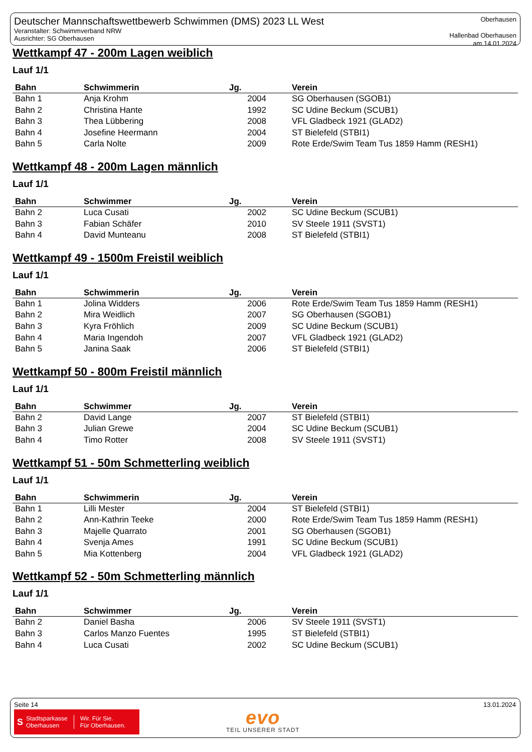Deutscher Mannschaftswettbewerb Schwimmen (DMS) 2023 LL West
Veranstalter: Schwimmverband NRW
Ausrichter: SG Oberhausen
Oberhausen
Hallenbad Oberhausen
am 14.01.2024
Wettkampf 47 - 200m Lagen weiblich
Lauf 1/1
| Bahn | Schwimmerin | Jg. | Verein |
| --- | --- | --- | --- |
| Bahn 1 | Anja Krohm | 2004 | SG Oberhausen (SGOB1) |
| Bahn 2 | Christina Hante | 1992 | SC Udine Beckum (SCUB1) |
| Bahn 3 | Thea Lübbering | 2008 | VFL Gladbeck 1921 (GLAD2) |
| Bahn 4 | Josefine Heermann | 2004 | ST Bielefeld (STBI1) |
| Bahn 5 | Carla Nolte | 2009 | Rote Erde/Swim Team Tus 1859 Hamm (RESH1) |
Wettkampf 48 - 200m Lagen männlich
Lauf 1/1
| Bahn | Schwimmer | Jg. | Verein |
| --- | --- | --- | --- |
| Bahn 2 | Luca Cusati | 2002 | SC Udine Beckum (SCUB1) |
| Bahn 3 | Fabian Schäfer | 2010 | SV Steele 1911 (SVST1) |
| Bahn 4 | David Munteanu | 2008 | ST Bielefeld (STBI1) |
Wettkampf 49 - 1500m Freistil weiblich
Lauf 1/1
| Bahn | Schwimmerin | Jg. | Verein |
| --- | --- | --- | --- |
| Bahn 1 | Jolina Widders | 2006 | Rote Erde/Swim Team Tus 1859 Hamm (RESH1) |
| Bahn 2 | Mira Weidlich | 2007 | SG Oberhausen (SGOB1) |
| Bahn 3 | Kyra Fröhlich | 2009 | SC Udine Beckum (SCUB1) |
| Bahn 4 | Maria Ingendoh | 2007 | VFL Gladbeck 1921 (GLAD2) |
| Bahn 5 | Janina Saak | 2006 | ST Bielefeld (STBI1) |
Wettkampf 50 - 800m Freistil männlich
Lauf 1/1
| Bahn | Schwimmer | Jg. | Verein |
| --- | --- | --- | --- |
| Bahn 2 | David Lange | 2007 | ST Bielefeld (STBI1) |
| Bahn 3 | Julian Grewe | 2004 | SC Udine Beckum (SCUB1) |
| Bahn 4 | Timo Rotter | 2008 | SV Steele 1911 (SVST1) |
Wettkampf 51 - 50m Schmetterling weiblich
Lauf 1/1
| Bahn | Schwimmerin | Jg. | Verein |
| --- | --- | --- | --- |
| Bahn 1 | Lilli Mester | 2004 | ST Bielefeld (STBI1) |
| Bahn 2 | Ann-Kathrin Teeke | 2000 | Rote Erde/Swim Team Tus 1859 Hamm (RESH1) |
| Bahn 3 | Majelle Quarrato | 2001 | SG Oberhausen (SGOB1) |
| Bahn 4 | Svenja Ames | 1991 | SC Udine Beckum (SCUB1) |
| Bahn 5 | Mia Kottenberg | 2004 | VFL Gladbeck 1921 (GLAD2) |
Wettkampf 52 - 50m Schmetterling männlich
Lauf 1/1
| Bahn | Schwimmer | Jg. | Verein |
| --- | --- | --- | --- |
| Bahn 2 | Daniel Basha | 2006 | SV Steele 1911 (SVST1) |
| Bahn 3 | Carlos Manzo Fuentes | 1995 | ST Bielefeld (STBI1) |
| Bahn 4 | Luca Cusati | 2002 | SC Udine Beckum (SCUB1) |
Seite 14 13.01.2024
S Stadtsparkasse
Oberhausen Wir. Für Sie.
Für Oberhausen.
evo
TEIL UNSERER STADT